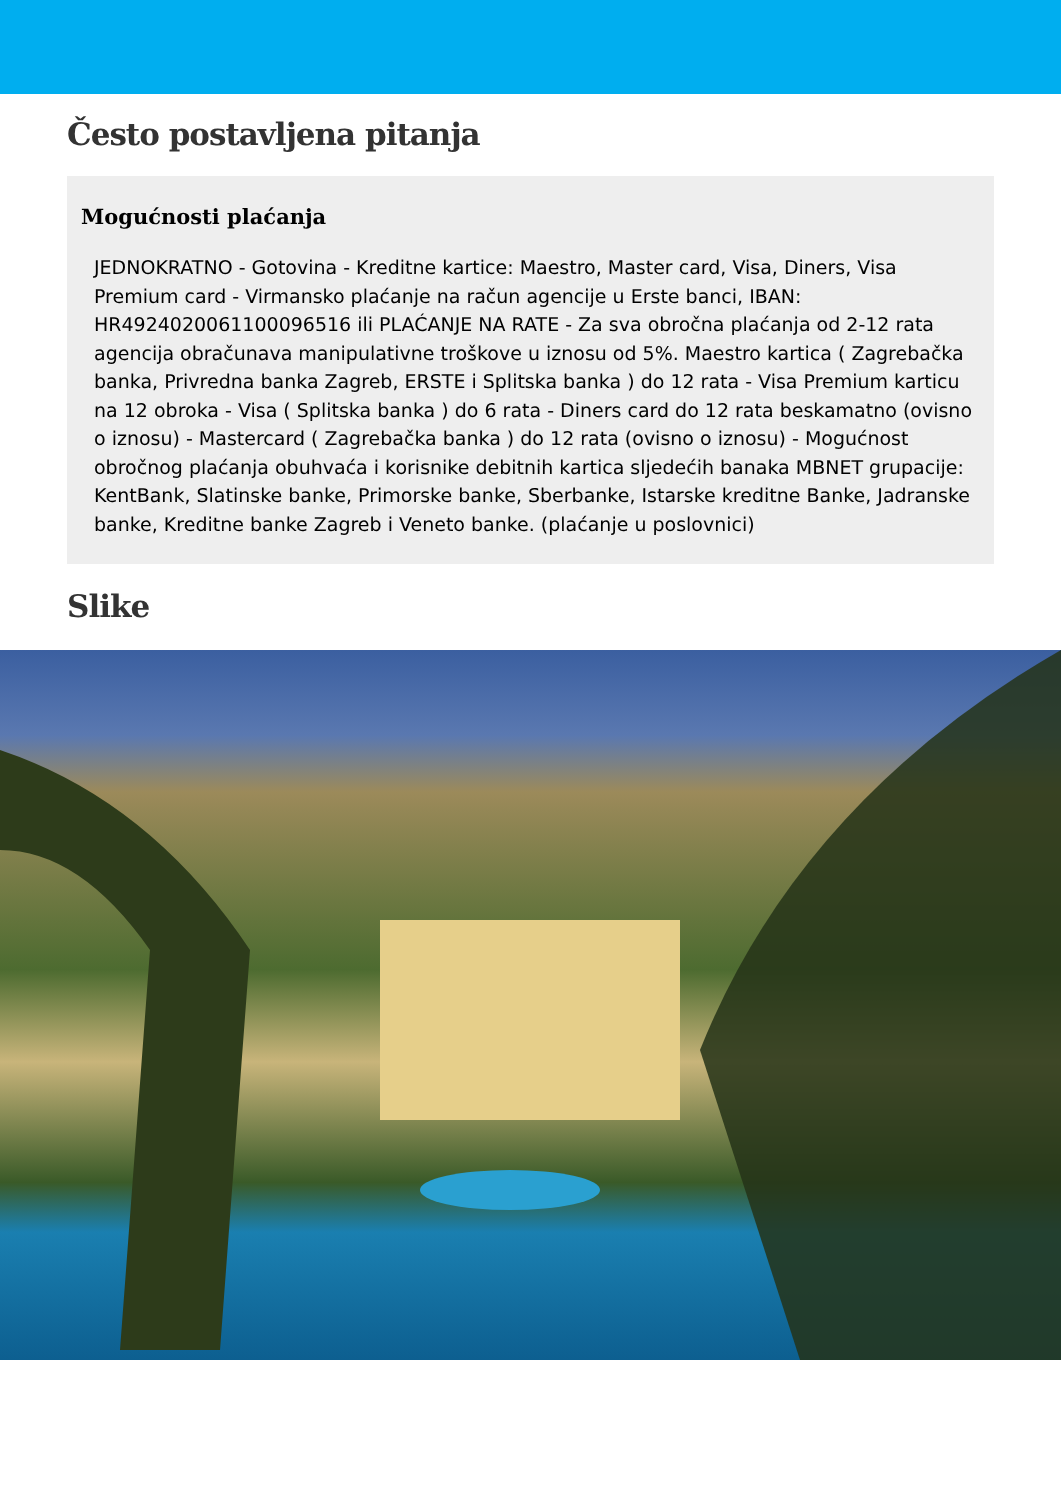Često postavljena pitanja
Mogućnosti plaćanja
JEDNOKRATNO - Gotovina - Kreditne kartice: Maestro, Master card, Visa, Diners, Visa Premium card - Virmansko plaćanje na račun agencije u Erste banci, IBAN: HR4924020061100096516 ili PLAĆANJE NA RATE - Za sva obročna plaćanja od 2-12 rata agencija obračunava manipulativne troškove u iznosu od 5%. Maestro kartica ( Zagrebačka banka, Privredna banka Zagreb, ERSTE i Splitska banka ) do 12 rata - Visa Premium karticu na 12 obroka - Visa ( Splitska banka ) do 6 rata - Diners card do 12 rata beskamatno (ovisno o iznosu) - Mastercard ( Zagrebačka banka ) do 12 rata (ovisno o iznosu) - Mogućnost obročnog plaćanja obuhvaća i korisnike debitnih kartica sljedećih banaka MBNET grupacije: KentBank, Slatinske banke, Primorske banke, Sberbanke, Istarske kreditne Banke, Jadranske banke, Kreditne banke Zagreb i Veneto banke. (plaćanje u poslovnici)
Slike